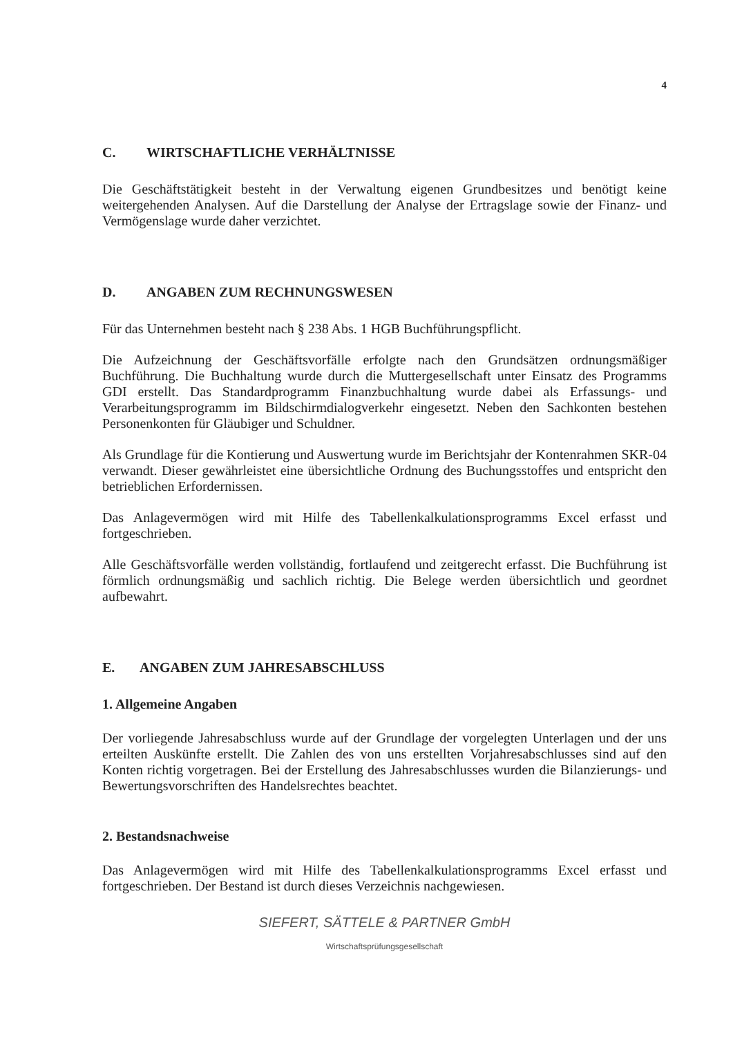4
C. WIRTSCHAFTLICHE VERHÄLTNISSE
Die Geschäftstätigkeit besteht in der Verwaltung eigenen Grundbesitzes und benötigt keine weitergehenden Analysen. Auf die Darstellung der Analyse der Ertragslage sowie der Finanz- und Vermögenslage wurde daher verzichtet.
D. ANGABEN ZUM RECHNUNGSWESEN
Für das Unternehmen besteht nach § 238 Abs. 1 HGB Buchführungspflicht.
Die Aufzeichnung der Geschäftsvorfälle erfolgte nach den Grundsätzen ordnungsmäßiger Buchführung. Die Buchhaltung wurde durch die Muttergesellschaft unter Einsatz des Programms GDI erstellt. Das Standardprogramm Finanzbuchhaltung wurde dabei als Erfassungs- und Verarbeitungsprogramm im Bildschirmdialogverkehr eingesetzt. Neben den Sachkonten bestehen Personenkonten für Gläubiger und Schuldner.
Als Grundlage für die Kontierung und Auswertung wurde im Berichtsjahr der Kontenrahmen SKR-04 verwandt. Dieser gewährleistet eine übersichtliche Ordnung des Buchungsstoffes und entspricht den betrieblichen Erfordernissen.
Das Anlagevermögen wird mit Hilfe des Tabellenkalkulationsprogramms Excel erfasst und fortgeschrieben.
Alle Geschäftsvorfälle werden vollständig, fortlaufend und zeitgerecht erfasst. Die Buchführung ist förmlich ordnungsmäßig und sachlich richtig. Die Belege werden übersichtlich und geordnet aufbewahrt.
E. ANGABEN ZUM JAHRESABSCHLUSS
1. Allgemeine Angaben
Der vorliegende Jahresabschluss wurde auf der Grundlage der vorgelegten Unterlagen und der uns erteilten Auskünfte erstellt. Die Zahlen des von uns erstellten Vorjahresabschlusses sind auf den Konten richtig vorgetragen. Bei der Erstellung des Jahresabschlusses wurden die Bilanzierungs- und Bewertungsvorschriften des Handelsrechtes beachtet.
2. Bestandsnachweise
Das Anlagevermögen wird mit Hilfe des Tabellenkalkulationsprogramms Excel erfasst und fortgeschrieben. Der Bestand ist durch dieses Verzeichnis nachgewiesen.
SIEFERT, SÄTTELE & PARTNER GmbH
Wirtschaftsprüfungsgesellschaft